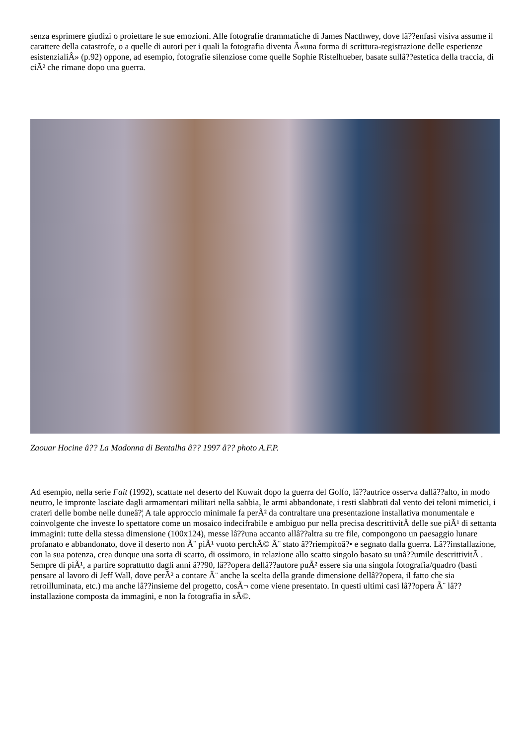senza esprimere giudizi o proiettare le sue emozioni. Alle fotografie drammatiche di James Nacthwey, dove lâ??enfasi visiva assume il carattere della catastrofe, o a quelle di autori per i quali la fotografia diventa Â«una forma di scrittura-registrazione delle esperienze esistenzialiÂ» (p.92) oppone, ad esempio, fotografie silenziose come quelle Sophie Ristelhueber, basate sullâ??estetica della traccia, di ciÃ² che rimane dopo una guerra.
Zaouar Hocine â?? La Madonna di Bentalha â?? 1997 â?? photo A.F.P.
Ad esempio, nella serie Fait (1992), scattate nel deserto del Kuwait dopo la guerra del Golfo, lâ??autrice osserva dallâ??alto, in modo neutro, le impronte lasciate dagli armamentari militari nella sabbia, le armi abbandonate, i resti slabbrati dal vento dei teloni mimetici, i crateri delle bombe nelle duneâ?¦ A tale approccio minimale fa perÃ² da contraltare una presentazione installativa monumentale e coinvolgente che investe lo spettatore come un mosaico indecifrabile e ambiguo pur nella precisa descrittivitÃ delle sue piÃ¹ di settanta immagini: tutte della stessa dimensione (100x124), messe lâ??una accanto allâ??altra su tre file, compongono un paesaggio lunare profanato e abbandonato, dove il deserto non Ã¨ piÃ¹ vuoto perchÃ© Ã¨ stato â??riempitoâ?• e segnato dalla guerra. Lâ??installazione, con la sua potenza, crea dunque una sorta di scarto, di ossimoro, in relazione allo scatto singolo basato su unâ??umile descrittivitÃ . Sempre di piÃ¹, a partire soprattutto dagli anni â??90, lâ??opera dellâ??autore puÃ² essere sia una singola fotografia/quadro (basti pensare al lavoro di Jeff Wall, dove perÃ² a contare Ã¨ anche la scelta della grande dimensione dellâ??opera, il fatto che sia retroilluminata, etc.) ma anche lâ??insieme del progetto, cosÃ¬ come viene presentato. In questi ultimi casi lâ??opera Ã¨ lâ??installazione composta da immagini, e non la fotografia in sÃ©.